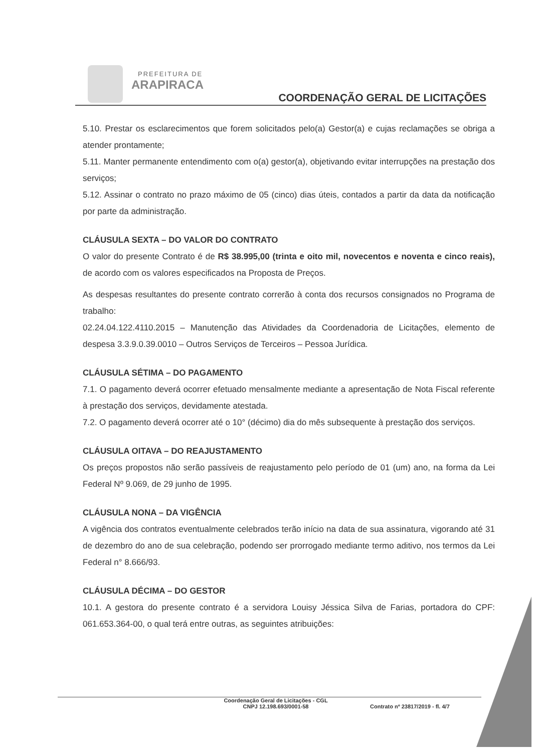PREFEITURA DE
ARAPIRACA
COORDENAÇÃO GERAL DE LICITAÇÕES
5.10. Prestar os esclarecimentos que forem solicitados pelo(a) Gestor(a) e cujas reclamações se obriga a atender prontamente;
5.11. Manter permanente entendimento com o(a) gestor(a), objetivando evitar interrupções na prestação dos serviços;
5.12. Assinar o contrato no prazo máximo de 05 (cinco) dias úteis, contados a partir da data da notificação por parte da administração.
CLÁUSULA SEXTA – DO VALOR DO CONTRATO
O valor do presente Contrato é de R$ 38.995,00 (trinta e oito mil, novecentos e noventa e cinco reais), de acordo com os valores especificados na Proposta de Preços.
As despesas resultantes do presente contrato correrão à conta dos recursos consignados no Programa de trabalho:
02.24.04.122.4110.2015 – Manutenção das Atividades da Coordenadoria de Licitações, elemento de despesa 3.3.9.0.39.0010 – Outros Serviços de Terceiros – Pessoa Jurídica.
CLÁUSULA SÉTIMA – DO PAGAMENTO
7.1. O pagamento deverá ocorrer efetuado mensalmente mediante a apresentação de Nota Fiscal referente à prestação dos serviços, devidamente atestada.
7.2. O pagamento deverá ocorrer até o 10° (décimo) dia do mês subsequente à prestação dos serviços.
CLÁUSULA OITAVA – DO REAJUSTAMENTO
Os preços propostos não serão passíveis de reajustamento pelo período de 01 (um) ano, na forma da Lei Federal Nº 9.069, de 29 junho de 1995.
CLÁUSULA NONA – DA VIGÊNCIA
A vigência dos contratos eventualmente celebrados terão início na data de sua assinatura, vigorando até 31 de dezembro do ano de sua celebração, podendo ser prorrogado mediante termo aditivo, nos termos da Lei Federal n° 8.666/93.
CLÁUSULA DÉCIMA – DO GESTOR
10.1. A gestora do presente contrato é a servidora Louisy Jéssica Silva de Farias, portadora do CPF: 061.653.364-00, o qual terá entre outras, as seguintes atribuições:
Coordenação Geral de Licitações - CGL
CNPJ 12.198.693/0001-58
Contrato nº 23817/2019 - fl. 4/7